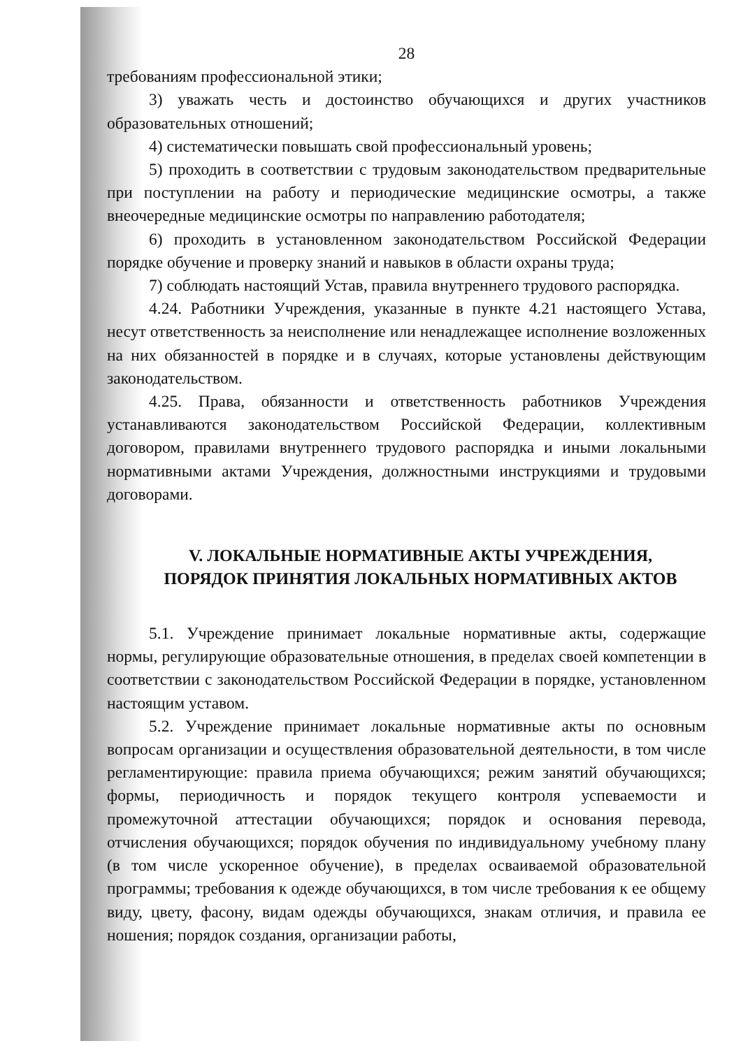28
требованиям профессиональной этики;
3) уважать честь и достоинство обучающихся и других участников образовательных отношений;
4) систематически повышать свой профессиональный уровень;
5) проходить в соответствии с трудовым законодательством предварительные при поступлении на работу и периодические медицинские осмотры, а также внеочередные медицинские осмотры по направлению работодателя;
6) проходить в установленном законодательством Российской Федерации порядке обучение и проверку знаний и навыков в области охраны труда;
7) соблюдать настоящий Устав, правила внутреннего трудового распорядка.
4.24. Работники Учреждения, указанные в пункте 4.21 настоящего Устава, несут ответственность за неисполнение или ненадлежащее исполнение возложенных на них обязанностей в порядке и в случаях, которые установлены действующим законодательством.
4.25. Права, обязанности и ответственность работников Учреждения устанавливаются законодательством Российской Федерации, коллективным договором, правилами внутреннего трудового распорядка и иными локальными нормативными актами Учреждения, должностными инструкциями и трудовыми договорами.
V. ЛОКАЛЬНЫЕ НОРМАТИВНЫЕ АКТЫ УЧРЕЖДЕНИЯ,
ПОРЯДОК ПРИНЯТИЯ ЛОКАЛЬНЫХ НОРМАТИВНЫХ АКТОВ
5.1. Учреждение принимает локальные нормативные акты, содержащие нормы, регулирующие образовательные отношения, в пределах своей компетенции в соответствии с законодательством Российской Федерации в порядке, установленном настоящим уставом.
5.2. Учреждение принимает локальные нормативные акты по основным вопросам организации и осуществления образовательной деятельности, в том числе регламентирующие: правила приема обучающихся; режим занятий обучающихся; формы, периодичность и порядок текущего контроля успеваемости и промежуточной аттестации обучающихся; порядок и основания перевода, отчисления обучающихся; порядок обучения по индивидуальному учебному плану (в том числе ускоренное обучение), в пределах осваиваемой образовательной программы; требования к одежде обучающихся, в том числе требования к ее общему виду, цвету, фасону, видам одежды обучающихся, знакам отличия, и правила ее ношения; порядок создания, организации работы,